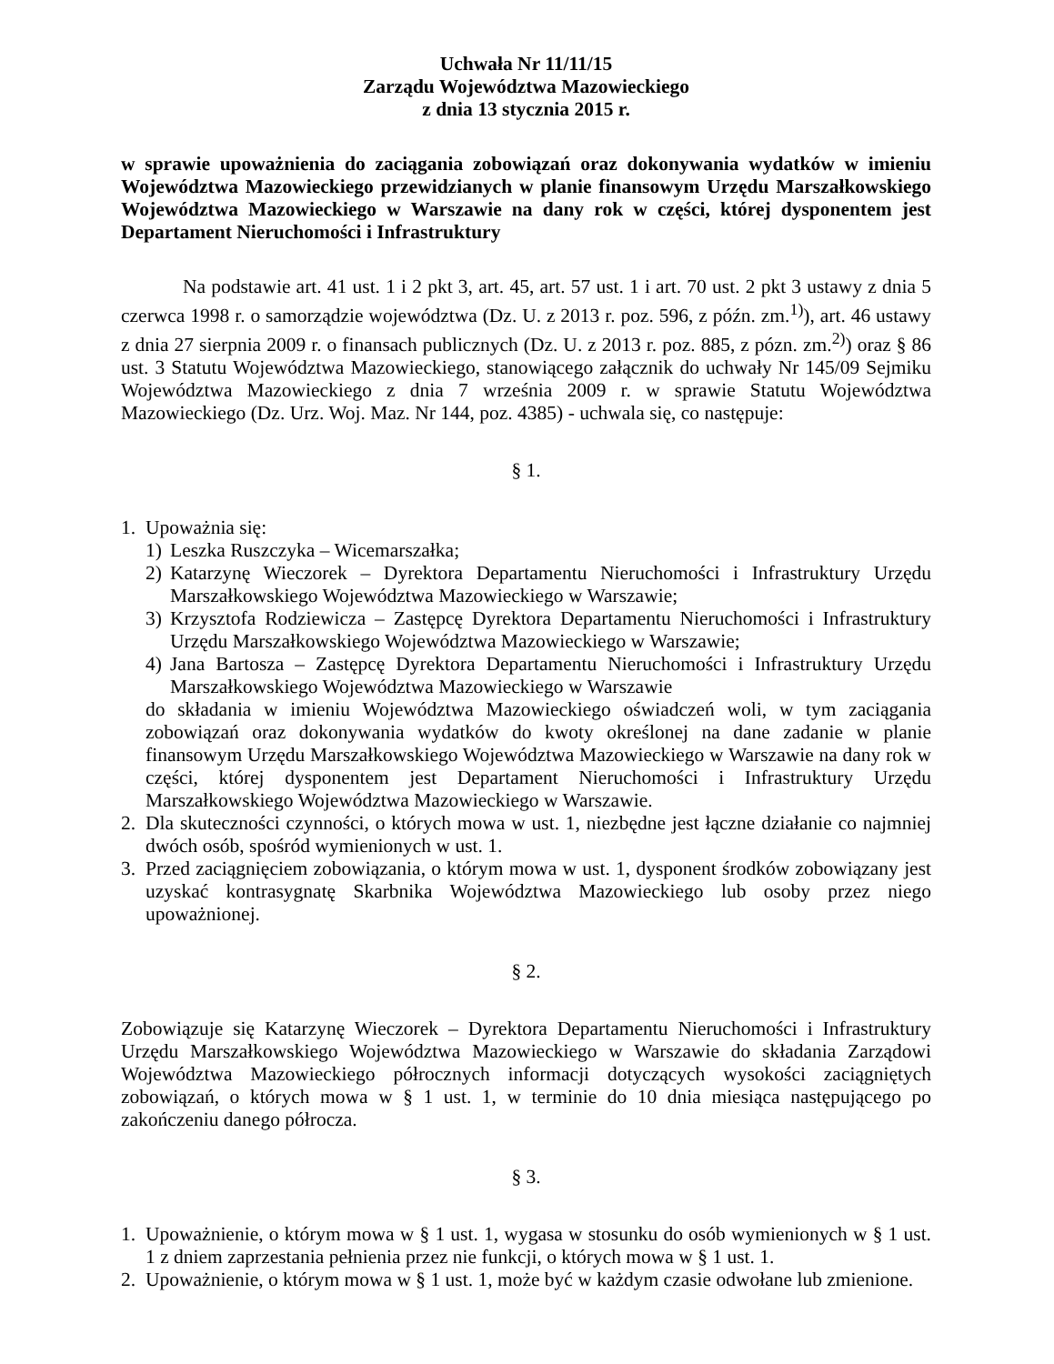Uchwała Nr 11/11/15
Zarządu Województwa Mazowieckiego
z dnia 13 stycznia 2015 r.
w sprawie upoważnienia do zaciągania zobowiązań oraz dokonywania wydatków w imieniu Województwa Mazowieckiego przewidzianych w planie finansowym Urzędu Marszałkowskiego Województwa Mazowieckiego w Warszawie na dany rok w części, której dysponentem jest Departament Nieruchomości i Infrastruktury
Na podstawie art. 41 ust. 1 i 2 pkt 3, art. 45, art. 57 ust. 1 i art. 70 ust. 2 pkt 3 ustawy z dnia 5 czerwca 1998 r. o samorządzie województwa (Dz. U. z 2013 r. poz. 596, z późn. zm.<sup>1)</sup>), art. 46 ustawy z dnia 27 sierpnia 2009 r. o finansach publicznych (Dz. U. z 2013 r. poz. 885, z pózn. zm.<sup>2)</sup>) oraz § 86 ust. 3 Statutu Województwa Mazowieckiego, stanowiącego załącznik do uchwały Nr 145/09 Sejmiku Województwa Mazowieckiego z dnia 7 września 2009 r. w sprawie Statutu Województwa Mazowieckiego (Dz. Urz. Woj. Maz. Nr 144, poz. 4385) - uchwala się, co następuje:
§ 1.
1. Upoważnia się:
1) Leszka Ruszczyka – Wicemarszałka;
2) Katarzynę Wieczorek – Dyrektora Departamentu Nieruchomości i Infrastruktury Urzędu Marszałkowskiego Województwa Mazowieckiego w Warszawie;
3) Krzysztofa Rodziewicza – Zastępcę Dyrektora Departamentu Nieruchomości i Infrastruktury Urzędu Marszałkowskiego Województwa Mazowieckiego w Warszawie;
4) Jana Bartosza – Zastępcę Dyrektora Departamentu Nieruchomości i Infrastruktury Urzędu Marszałkowskiego Województwa Mazowieckiego w Warszawie
do składania w imieniu Województwa Mazowieckiego oświadczeń woli, w tym zaciągania zobowiązań oraz dokonywania wydatków do kwoty określonej na dane zadanie w planie finansowym Urzędu Marszałkowskiego Województwa Mazowieckiego w Warszawie na dany rok w części, której dysponentem jest Departament Nieruchomości i Infrastruktury Urzędu Marszałkowskiego Województwa Mazowieckiego w Warszawie.
2. Dla skuteczności czynności, o których mowa w ust. 1, niezbędne jest łączne działanie co najmniej dwóch osób, spośród wymienionych w ust. 1.
3. Przed zaciągnięciem zobowiązania, o którym mowa w ust. 1, dysponent środków zobowiązany jest uzyskać kontrasygnatę Skarbnika Województwa Mazowieckiego lub osoby przez niego upoważnionej.
§ 2.
Zobowiązuje się Katarzynę Wieczorek – Dyrektora Departamentu Nieruchomości i Infrastruktury Urzędu Marszałkowskiego Województwa Mazowieckiego w Warszawie do składania Zarządowi Województwa Mazowieckiego półrocznych informacji dotyczących wysokości zaciągniętych zobowiązań, o których mowa w § 1 ust. 1, w terminie do 10 dnia miesiąca następującego po zakończeniu danego półrocza.
§ 3.
1. Upoważnienie, o którym mowa w § 1 ust. 1, wygasa w stosunku do osób wymienionych w § 1 ust. 1 z dniem zaprzestania pełnienia przez nie funkcji, o których mowa w § 1 ust. 1.
2. Upoważnienie, o którym mowa w § 1 ust. 1, może być w każdym czasie odwołane lub zmienione.